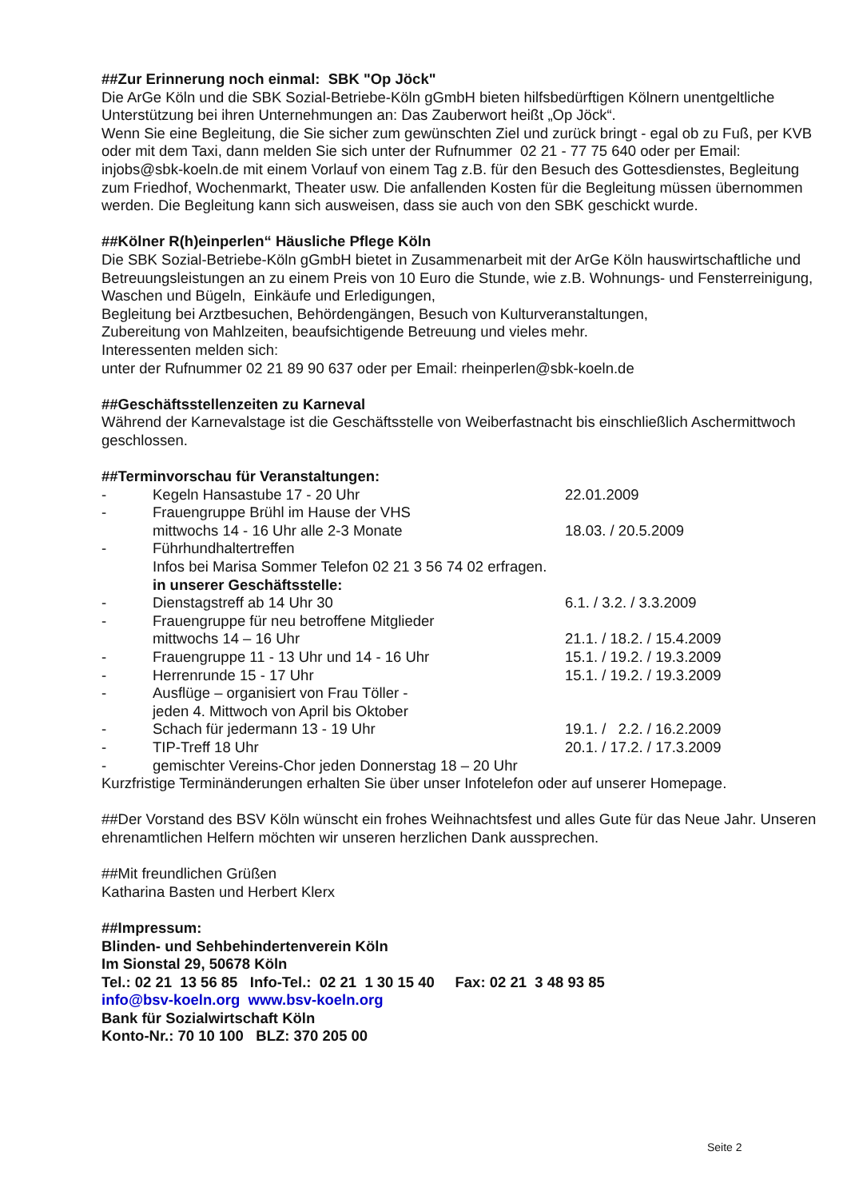##Zur Erinnerung noch einmal: SBK "Op Jöck"
Die ArGe Köln und die SBK Sozial-Betriebe-Köln gGmbH bieten hilfsbedürftigen Kölnern unentgeltliche Unterstützung bei ihren Unternehmungen an: Das Zauberwort heißt „Op Jöck“.
Wenn Sie eine Begleitung, die Sie sicher zum gewünschten Ziel und zurück bringt - egal ob zu Fuß, per KVB oder mit dem Taxi, dann melden Sie sich unter der Rufnummer 02 21 - 77 75 640 oder per Email: injobs@sbk-koeln.de mit einem Vorlauf von einem Tag z.B. für den Besuch des Gottesdienstes, Begleitung zum Friedhof, Wochenmarkt, Theater usw. Die anfallenden Kosten für die Begleitung müssen übernommen werden. Die Begleitung kann sich ausweisen, dass sie auch von den SBK geschickt wurde.
##Kölner R(h)einperlen“ Häusliche Pflege Köln
Die SBK Sozial-Betriebe-Köln gGmbH bietet in Zusammenarbeit mit der ArGe Köln hauswirtschaftliche und Betreuungsleistungen an zu einem Preis von 10 Euro die Stunde, wie z.B. Wohnungs- und Fensterreinigung, Waschen und Bügeln, Einkäufe und Erledigungen,
Begleitung bei Arztbesuchen, Behördengängen, Besuch von Kulturveranstaltungen,
Zubereitung von Mahlzeiten, beaufsichtigende Betreuung und vieles mehr.
Interessenten melden sich:
unter der Rufnummer 02 21 89 90 637 oder per Email: rheinperlen@sbk-koeln.de
##Geschäftsstellenzeiten zu Karneval
Während der Karnevalstage ist die Geschäftsstelle von Weiberfastnacht bis einschließlich Aschermittwoch geschlossen.
##Terminvorschau für Veranstaltungen:
| - | Kegeln Hansastube 17 - 20 Uhr | 22.01.2009 |
| - | Frauengruppe Brühl im Hause der VHS | |
| | mittwochs 14 - 16 Uhr alle 2-3 Monate | 18.03. / 20.5.2009 |
| - | Führhundhaltertreffen | |
| | Infos bei Marisa Sommer Telefon 02 21 3 56 74 02 erfragen. | |
| | in unserer Geschäftsstelle: | |
| - | Dienstagstreff ab 14 Uhr 30 | 6.1. / 3.2. / 3.3.2009 |
| - | Frauengruppe für neu betroffene Mitglieder | |
| | mittwochs 14 – 16 Uhr | 21.1. / 18.2. / 15.4.2009 |
| - | Frauengruppe 11 - 13 Uhr und 14 - 16 Uhr | 15.1. / 19.2. / 19.3.2009 |
| - | Herrenrunde 15 - 17 Uhr | 15.1. / 19.2. / 19.3.2009 |
| - | Ausflüge – organisiert von Frau Töller - | |
| | jeden 4. Mittwoch von April bis Oktober | |
| - | Schach für jedermann 13 - 19 Uhr | 19.1. / 2.2. / 16.2.2009 |
| - | TIP-Treff 18 Uhr | 20.1. / 17.2. / 17.3.2009 |
| - | gemischter Vereins-Chor jeden Donnerstag 18 – 20 Uhr | |
Kurzfristige Terminänderungen erhalten Sie über unser Infotelefon oder auf unserer Homepage.
##Der Vorstand des BSV Köln wünscht ein frohes Weihnachtsfest und alles Gute für das Neue Jahr. Unseren ehrenamtlichen Helfern möchten wir unseren herzlichen Dank aussprechen.
##Mit freundlichen Grüßen
Katharina Basten und Herbert Klerx
##Impressum:
Blinden- und Sehbehindertenverein Köln
Im Sionstal 29, 50678 Köln
Tel.: 02 21 13 56 85 Info-Tel.: 02 21 1 30 15 40 Fax: 02 21 3 48 93 85
info@bsv-koeln.org www.bsv-koeln.org
Bank für Sozialwirtschaft Köln
Konto-Nr.: 70 10 100 BLZ: 370 205 00
Seite 2